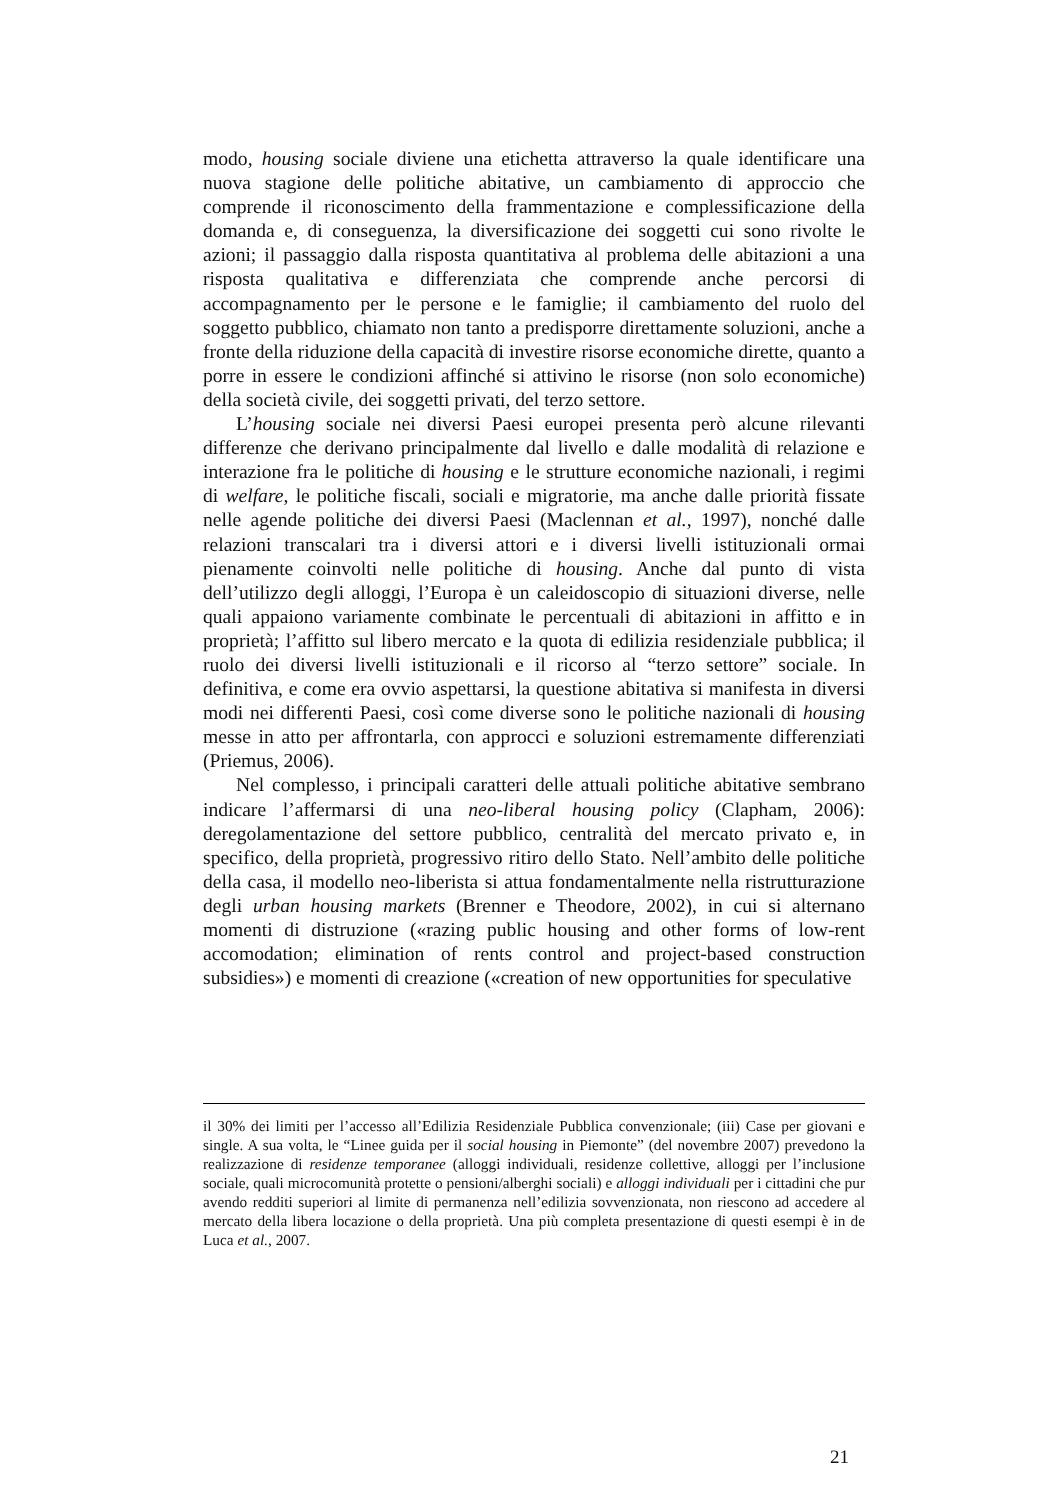modo, housing sociale diviene una etichetta attraverso la quale identificare una nuova stagione delle politiche abitative, un cambiamento di approccio che comprende il riconoscimento della frammentazione e complessificazione della domanda e, di conseguenza, la diversificazione dei soggetti cui sono rivolte le azioni; il passaggio dalla risposta quantitativa al problema delle abitazioni a una risposta qualitativa e differenziata che comprende anche percorsi di accompagnamento per le persone e le famiglie; il cambiamento del ruolo del soggetto pubblico, chiamato non tanto a predisporre direttamente soluzioni, anche a fronte della riduzione della capacità di investire risorse economiche dirette, quanto a porre in essere le condizioni affinché si attivino le risorse (non solo economiche) della società civile, dei soggetti privati, del terzo settore.
L’housing sociale nei diversi Paesi europei presenta però alcune rilevanti differenze che derivano principalmente dal livello e dalle modalità di relazione e interazione fra le politiche di housing e le strutture economiche nazionali, i regimi di welfare, le politiche fiscali, sociali e migratorie, ma anche dalle priorità fissate nelle agende politiche dei diversi Paesi (Maclennan et al., 1997), nonché dalle relazioni transcalari tra i diversi attori e i diversi livelli istituzionali ormai pienamente coinvolti nelle politiche di housing. Anche dal punto di vista dell’utilizzo degli alloggi, l’Europa è un caleidoscopio di situazioni diverse, nelle quali appaiono variamente combinate le percentuali di abitazioni in affitto e in proprietà; l’affitto sul libero mercato e la quota di edilizia residenziale pubblica; il ruolo dei diversi livelli istituzionali e il ricorso al “terzo settore” sociale. In definitiva, e come era ovvio aspettarsi, la questione abitativa si manifesta in diversi modi nei differenti Paesi, così come diverse sono le politiche nazionali di housing messe in atto per affrontarla, con approcci e soluzioni estremamente differenziati (Priemus, 2006).
Nel complesso, i principali caratteri delle attuali politiche abitative sembrano indicare l’affermarsi di una neo-liberal housing policy (Clapham, 2006): deregolamentazione del settore pubblico, centralità del mercato privato e, in specifico, della proprietà, progressivo ritiro dello Stato. Nell’ambito delle politiche della casa, il modello neo-liberista si attua fondamentalmente nella ristrutturazione degli urban housing markets (Brenner e Theodore, 2002), in cui si alternano momenti di distruzione («razing public housing and other forms of low-rent accomodation; elimination of rents control and project-based construction subsidies») e momenti di creazione («creation of new opportunities for speculative
il 30% dei limiti per l’accesso all’Edilizia Residenziale Pubblica convenzionale; (iii) Case per giovani e single. A sua volta, le “Linee guida per il social housing in Piemonte” (del novembre 2007) prevedono la realizzazione di residenze temporanee (alloggi individuali, residenze collettive, alloggi per l’inclusione sociale, quali microcomunità protette o pensioni/alberghi sociali) e alloggi individuali per i cittadini che pur avendo redditi superiori al limite di permanenza nell’edilizia sovvenzionata, non riescono ad accedere al mercato della libera locazione o della proprietà. Una più completa presentazione di questi esempi è in de Luca et al., 2007.
21